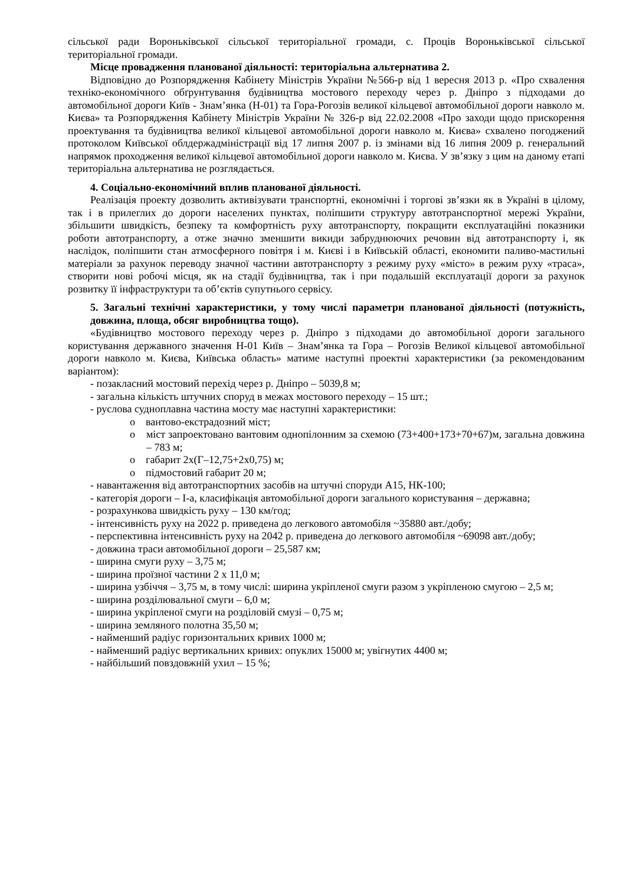сільської ради Вороньківської сільської територіальної громади, с. Проців Вороньківської сільської територіальної громади.
Місце провадження планованої діяльності: територіальна альтернатива 2.
Відповідно до Розпорядження Кабінету Міністрів України №566-р від 1 вересня 2013 р. «Про схвалення техніко-економічного обґрунтування будівництва мостового переходу через р. Дніпро з підходами до автомобільної дороги Київ - Знам’янка (Н-01) та Гора-Рогозів великої кільцевої автомобільної дороги навколо м. Києва» та Розпорядження Кабінету Міністрів України № 326-р від 22.02.2008 «Про заходи щодо прискорення проектування та будівництва великої кільцевої автомобільної дороги навколо м. Києва» схвалено погоджений протоколом Київської облдержадміністрації від 17 липня 2007 р. із змінами від 16 липня 2009 р. генеральний напрямок проходження великої кільцевої автомобільної дороги навколо м. Києва. У зв’язку з цим на даному етапі територіальна альтернатива не розглядається.
4. Соціально-економічний вплив планованої діяльності.
Реалізація проекту дозволить активізувати транспортні, економічні і торгові зв’язки як в Україні в цілому, так і в прилеглих до дороги населених пунктах, поліпшити структуру автотранспортної мережі України, збільшити швидкість, безпеку та комфортність руху автотранспорту, покращити експлуатаційні показники роботи автотранспорту, а отже значно зменшити викиди забруднюючих речовин від автотранспорту і, як наслідок, поліпшити стан атмосферного повітря і м. Києві і в Київській області, економити паливо-мастильні матеріали за рахунок переводу значної частини автотранспорту з режиму руху «місто» в режим руху «траса», створити нові робочі місця, як на стадії будівництва, так і при подальшій експлуатації дороги за рахунок розвитку її інфраструктури та об’єктів супутнього сервісу.
5. Загальні технічні характеристики, у тому числі параметри планованої діяльності (потужність, довжина, площа, обсяг виробництва тощо).
«Будівництво мостового переходу через р. Дніпро з підходами до автомобільної дороги загального користування державного значення Н-01 Київ – Знам’янка та Гора – Рогозів Великої кільцевої автомобільної дороги навколо м. Києва, Київська область» матиме наступні проектні характеристики (за рекомендованим варіантом):
- позакласний мостовий перехід через р. Дніпро – 5039,8 м;
- загальна кількість штучних споруд в межах мостового переходу – 15 шт.;
- руслова судноплавна частина мосту має наступні характеристики:
o вантово-екстрадозний міст;
o міст запроектовано вантовим однопілонним за схемою (73+400+173+70+67)м, загальна довжина – 783 м;
o габарит 2х(Г–12,75+2х0,75) м;
o підмостовий габарит 20 м;
- навантаження від автотранспортних засобів на штучні споруди А15, НК-100;
- категорія дороги – І-а, класифікація автомобільної дороги загального користування – державна;
- розрахункова швидкість руху – 130 км/год;
- інтенсивність руху на 2022 р. приведена до легкового автомобіля ~35880 авт./добу;
- перспективна інтенсивність руху на 2042 р. приведена до легкового автомобіля ~69098 авт./добу;
- довжина траси автомобільної дороги – 25,587 км;
- ширина смуги руху – 3,75 м;
- ширина проїзної частини 2 х 11,0 м;
- ширина узбіччя – 3,75 м, в тому числі: ширина укріпленої смуги разом з укріпленою смугою – 2,5 м;
- ширина розділювальної смуги – 6,0 м;
- ширина укріпленої смуги на розділовій смузі – 0,75 м;
- ширина земляного полотна 35,50 м;
- найменший радіус горизонтальних кривих 1000 м;
- найменший радіус вертикальних кривих: опуклих 15000 м; увігнутих 4400 м;
- найбільший повздовжній ухил – 15 %;